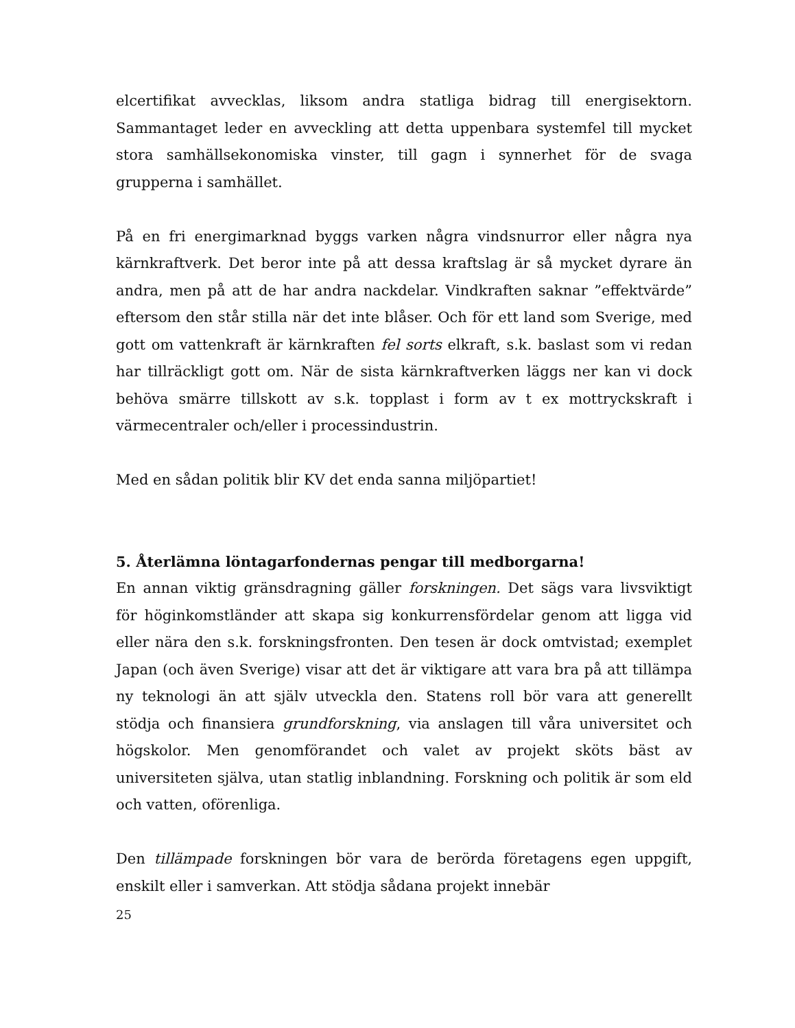elcertifikat avvecklas, liksom andra statliga bidrag till energisektorn. Sammantaget leder en avveckling att detta uppenbara systemfel till mycket stora samhällsekonomiska vinster, till gagn i synnerhet för de svaga grupperna i samhället.
På en fri energimarknad byggs varken några vindsnurror eller några nya kärnkraftverk. Det beror inte på att dessa kraftslag är så mycket dyrare än andra, men på att de har andra nackdelar. Vindkraften saknar ”effektvärde” eftersom den står stilla när det inte blåser. Och för ett land som Sverige, med gott om vattenkraft är kärnkraften fel sorts elkraft, s.k. baslast som vi redan har tillräckligt gott om. När de sista kärnkraftverken läggs ner kan vi dock behöva smärre tillskott av s.k. topplast i form av t ex mottryckskraft i värmecentraler och/eller i processindustrin.
Med en sådan politik blir KV det enda sanna miljöpartiet!
5. Återlämna löntagarfondernas pengar till medborgarna!
En annan viktig gränsdragning gäller forskningen. Det sägs vara livsviktigt för höginkomstländer att skapa sig konkurrensfördelar genom att ligga vid eller nära den s.k. forskningsfronten. Den tesen är dock omtvistad; exemplet Japan (och även Sverige) visar att det är viktigare att vara bra på att tillämpa ny teknologi än att själv utveckla den. Statens roll bör vara att generellt stödja och finansiera grundforskning, via anslagen till våra universitet och högskolor. Men genomförandet och valet av projekt sköts bäst av universiteten själva, utan statlig inblandning. Forskning och politik är som eld och vatten, oförenliga.
Den tillämpade forskningen bör vara de berörda företagens egen uppgift, enskilt eller i samverkan. Att stödja sådana projekt innebär
25